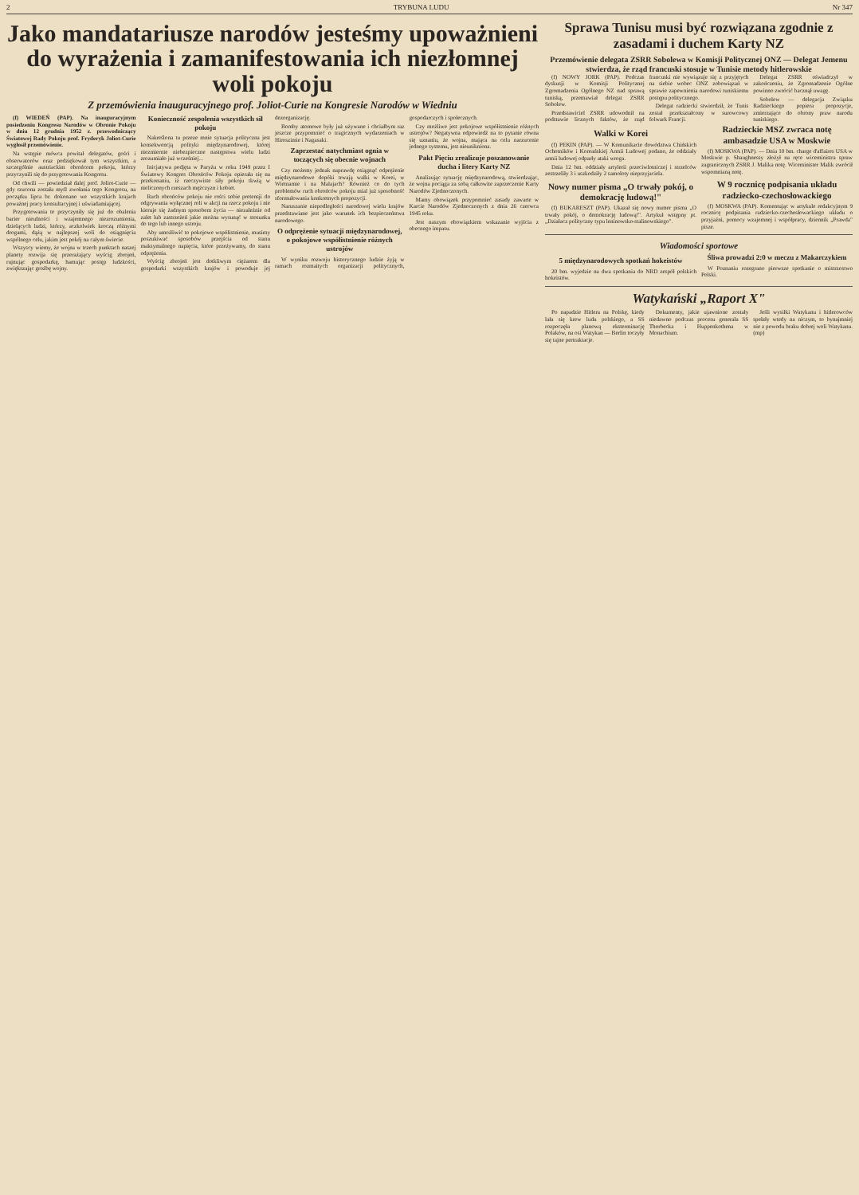2 TRYBUNA LUDU Nr 347
Jako mandatariusze narodów jesteśmy upoważnieni do wyrażenia i zamanifestowania ich niezłomnej woli pokoju
Z przemówienia inauguracyjnego prof. Joliot-Curie na Kongresie Narodów w Wiedniu
(f) WIEDEŃ (PAP). Na inauguracyjnym posiedzeniu Kongresu Narodów w Obronie Pokoju w dniu 12 grudnia 1952 r. przewodniczący Światowej Rady Pokoju prof. Fryderyk Joliot-Curie wygłosił przemówienie.
Na wstępie mówca powitał delegatów, gości i obserwatorów oraz podziękował tym wszystkim, a szczególnie austriackim obrońcom pokoju, którzy przyczynili się do przygotowania Kongresu.
Od chwili — powiedział dalej prof. Joliot-Curie — gdy rzucona została myśl zwołania tego Kongresu, na początku lipca br. dokonano we wszystkich krajach poważnej pracy konsultacyjnej i uświadamiającej.
Przygotowania te przyczyniły się już do obalenia barier nieufności i wzajemnego niezrozumienia, dzielących ludzi, którzy, aczkolwiek kroczą różnymi drogami, dążą w najlepszej woli do osiągnięcia wspólnego celu, jakim jest pokój na całym świecie.
Wszyscy wiemy, że wojna w trzech punktach naszej planety rozwija się przerażający wyścig zbrojeń, rujnując gospodarkę, hamując postęp ludzkości, zwiększając groźbę wojny.
Konieczność zespolenia wszystkich sił pokoju
Nakreślona tu przeze mnie sytuacja polityczna jest konsekwencją polityki międzynarodowej, której niezmiernie niebezpieczne następstwa wielu ludzi zrozumiało już wcześniej...
Inicjatywa podjęta w Paryżu w roku 1949 przez I Światowy Kongres Obrońców Pokoju opierała się na przekonaniu, iż rzeczywiste siły pokoju tkwią w nieliczonych rzeszach mężczyzn i kobiet.
Ruch obrońców pokoju nie rości sobie pretensji do odgrywania wyłącznej roli w akcji na rzecz pokoju i nie kieruje się żadnym sposobem życia — niezależnie od zalet lub zastrzeżeń jakie można wysunąć w stosunku do tego lub innego ustroju.
Aby umożliwić to pokojowe współistnienie, musimy poszukiwać sposobów przejścia od stanu maksymalnego napięcia, które przeżywamy, do stanu odprężenia.
Wyścig zbrojeń jest dotkliwym ciężarem dla gospodarki wszystkich krajów i powoduje jej dezorganizację.
Bomby atomowe były już używane i chciałbym raz jeszcze przypomnieć o tragicznych wydarzeniach w Hiroszimie i Nagasaki.
Zaprzestać natychmiast ognia w toczących się obecnie wojnach
Czy możemy jednak naprawdę osiągnąć odprężenie międzynarodowe dopóki trwają walki w Korei, w Wietnamie i na Malajach? Również co do tych problemów ruch obrońców pokoju mial już sposobność sformułowania konkretnych propozycji.
Naruszanie niepodległości narodowej wielu krajów przedstawiane jest jako warunek ich bezpieczeństwa narodowego.
O odprężenie sytuacji międzynarodowej, o pokojowe współistnienie różnych ustrojów
W wyniku rozwoju historycznego ludzie żyją w ramach rozmaitych organizacji politycznych, gospodarczych i społecznych.
Czy możliwe jest pokojowe współistnienie różnych ustrojów? Negatywna odpowiedź na to pytanie równa się uznaniu, że wojna, mająca na celu narzucenie jednego systemu, jest nieunikniona.
Pakt Pięciu zrealizuje poszanowanie ducha i litery Karty NZ
Analizując sytuację międzynarodową, stwierdzając, że wojna pociąga za sobą całkowite zaprzeczenie Karty Narodów Zjednoczonych.
Mamy obowiązek przypomnieć zasady zawarte w Karcie Narodów Zjednoczonych z dnia 26 czerwca 1945 roku.
Jest naszym obowiązkiem wskazanie wyjścia z obecnego impasu.
Sprawa Tunisu musi być rozwiązana zgodnie z zasadami i duchem Karty NZ
Przemówienie delegata ZSRR Sobolewa w Komisji Politycznej ONZ — Delegat Jemenu stwierdza, że rząd francuski stosuje w Tunisie metody hitlerowskie
(f) NOWY JORK (PAP). Podczas dyskusji w Komisji Politycznej Zgromadzenia Ogólnego NZ nad sprawą tuniską, przemawiał delegat ZSRR Sobolew.
Przedstawiciel ZSRR udowodnił na podstawie licznych faktów, że rząd francuski nie wywiązuje się z przyjętych na siebie wobec ONZ zobowiązań w sprawie zapewnienia narodowi tuniskiemu postępu politycznego.
Delegat radziecki stwierdził, że Tunis został przekształcony w surowcowy folwark Francji.
Delegat ZSRR oświadczył w zakończeniu, że Zgromadzenie Ogólne powinno zwrócić bacznął uwagę.
Sobolew — delegacja Związku Radzieckiego popiera propozycje, zmierzające do obrony praw narodu tuniskiego.
Walki w Korei
(f) PEKIN (PAP). — W Komunikacie dowództwa Chińskich Ochotników i Koreańskiej Armii Ludowej podano, że oddziały armii ludowej odparły ataki wroga.
Dnia 12 bm. oddziały artylerii przeciwlotniczej i strzelców zestrzeliły 3 i uszkodziły 2 samoloty nieprzyjaciela.
Nowy numer pisma „O trwały pokój, o demokrację ludową!"
(f) BUKARESZT (PAP). Ukazał się nowy numer pisma „O trwały pokój, o demokrację ludową!". Artykuł wstępny pt. „Działacz polityczny typu leninowsko-stalinowskiego".
Radzieckie MSZ zwraca notę ambasadzie USA w Moskwie
(f) MOSKWA (PAP). — Dnia 10 bm. charge d'affaires USA w Moskwie p. Shaughnessy złożył na ręce wiceministra spraw zagranicznych ZSRR J. Malika notę. Wiceminister Malik zwrócił wspomnianą notę.
W 9 rocznicę podpisania układu radziecko-czechosłowackiego
(f) MOSKWA (PAP). Komentując w artykule redakcyjnym 9 rocznicę podpisania radziecko-czechosłowackiego układu o przyjaźni, pomocy wzajemnej i współpracy, dziennik „Prawda" pisze.
Wiadomości sportowe
5 międzynarodowych spotkań hokeistów
20 bm. wyjedzie na dwa spotkania do NRD zespół polskich hokeistów.
Śliwa prowadzi 2:0 w meczu z Makarczykiem
W Poznaniu rozegrano pierwsze spotkanie o mistrzostwo Polski.
Watykański „Raport X"
Po napadzie Hitlera na Polskę, kiedy lała się krew ludu polskiego, a SS rozpoczęła planową eksterminację Polaków, na osi Watykan — Berlin toczyły się tajne pertraktacje.
Dokumenty, jakie ujawnione zostały niedawno podczas procesu generała SS Thorbecka i Huppenkothena w Monachium.
Jeśli wysiłki Watykanu i hitlerowców spełzły wtedy na niczym, to bynajmniej nie z powodu braku dobrej woli Watykanu. (mp)